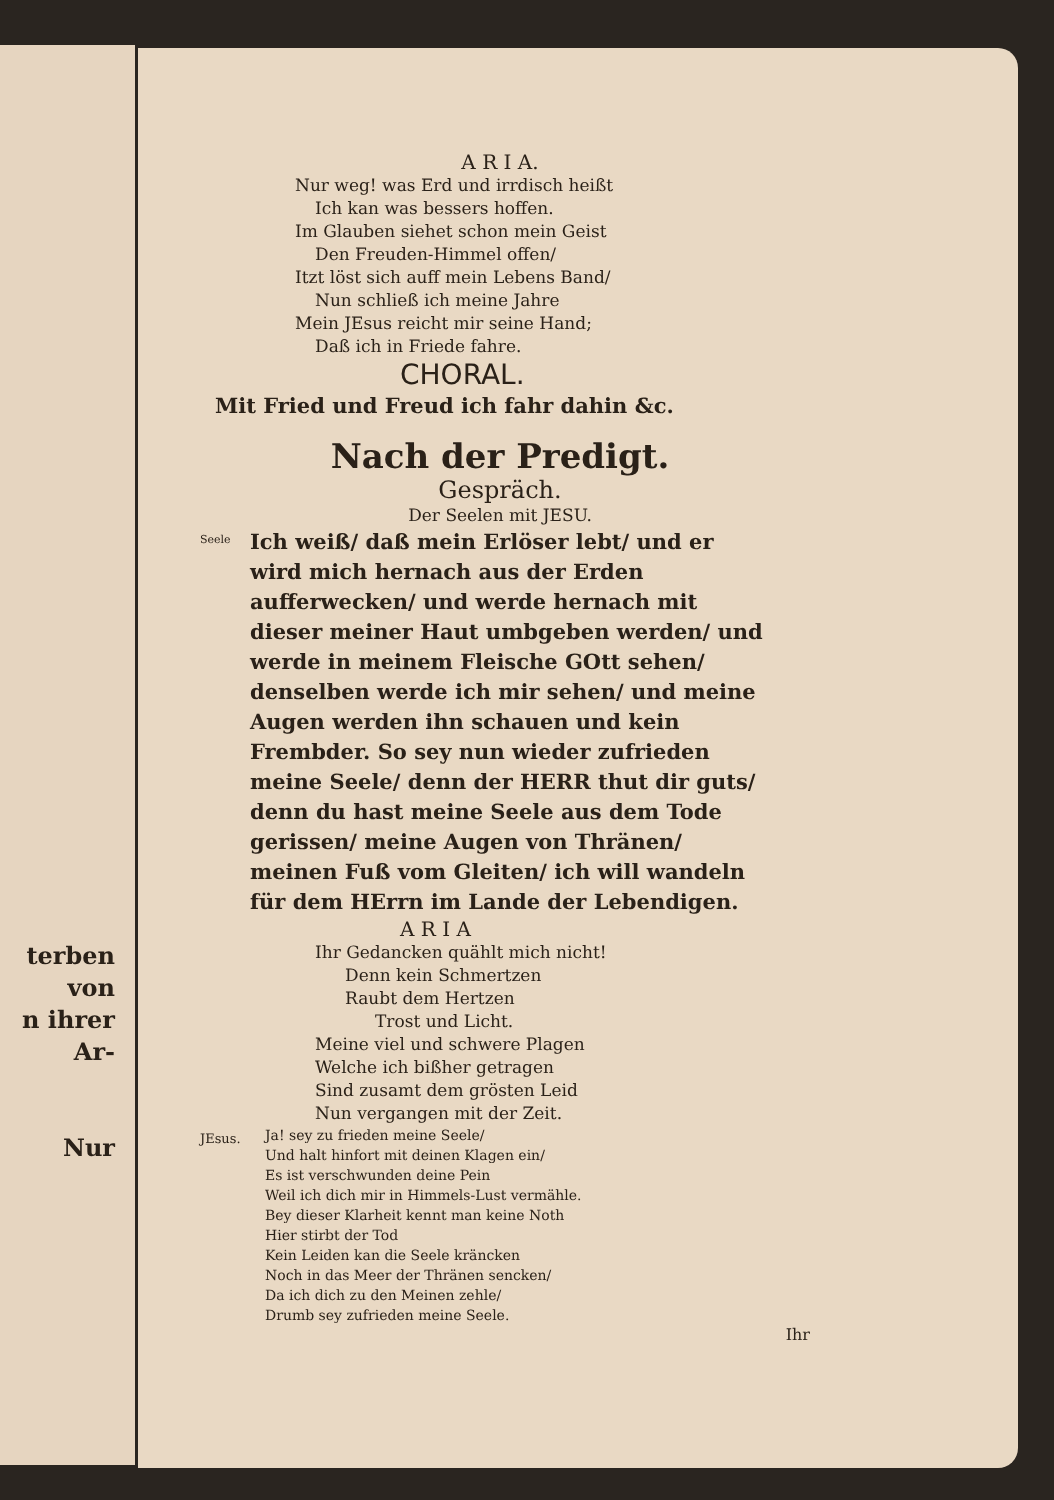terben von
n ihrer Ar-
Nur
A R I A.
Nur weg! was Erd und irrdisch heißt
Ich kan was bessers hoffen.
Im Glauben siehet schon mein Geist
Den Freuden-Himmel offen/
Itzt löst sich auff mein Lebens Band/
Nun schließ ich meine Jahre
Mein JEsus reicht mir seine Hand;
Daß ich in Friede fahre.
CHORAL.
Mit Fried und Freud ich fahr dahin &c.
Nach der Predigt.
Gespräch.
Der Seelen mit JESU.
Seele
Ich weiß/ daß mein Erlöser lebt/ und er wird mich hernach aus der Erden aufferwecken/ und werde hernach mit dieser meiner Haut umbgeben werden/ und werde in meinem Fleische GOtt sehen/ denselben werde ich mir sehen/ und meine Augen werden ihn schauen und kein Frembder. So sey nun wieder zufrieden meine Seele/ denn der HERR thut dir guts/ denn du hast meine Seele aus dem Tode gerissen/ meine Augen von Thränen/ meinen Fuß vom Gleiten/ ich will wandeln für dem HErrn im Lande der Lebendigen.
A R I A
Ihr Gedancken quählt mich nicht!
Denn kein Schmertzen
Raubt dem Hertzen
Trost und Licht.
Meine viel und schwere Plagen
Welche ich bißher getragen
Sind zusamt dem grösten Leid
Nun vergangen mit der Zeit.
JEsus.
Ja! sey zu frieden meine Seele/
Und halt hinfort mit deinen Klagen ein/
Es ist verschwunden deine Pein
Weil ich dich mir in Himmels-Lust vermähle.
Bey dieser Klarheit kennt man keine Noth
Hier stirbt der Tod
Kein Leiden kan die Seele kräncken
Noch in das Meer der Thränen sencken/
Da ich dich zu den Meinen zehle/
Drumb sey zufrieden meine Seele.
Ihr